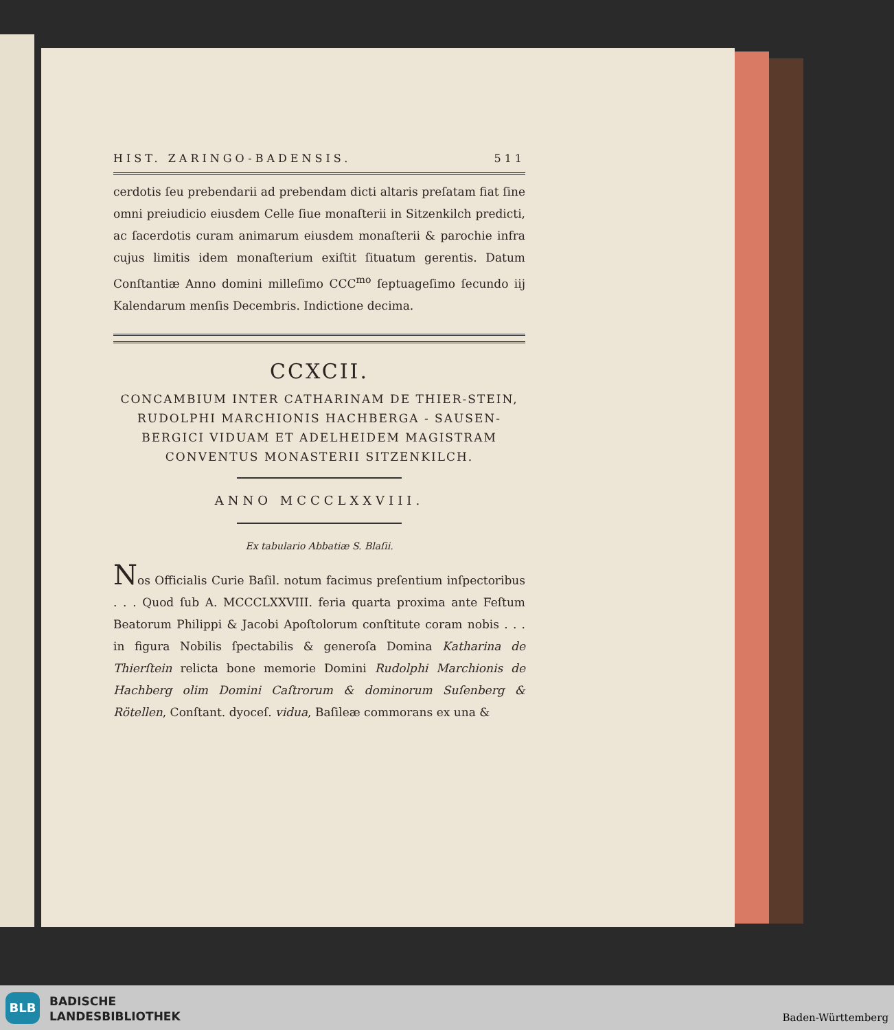HIST. ZARINGO-BADENSIS. 511
cerdotis ſeu prebendarii ad prebendam dicti altaris preſatam fiat ſine omni preiudicio eiusdem Celle ſiue monaſterii in Sitzenkilch predicti, ac ſacerdotis curam animarum eiusdem monaſterii & parochie infra cujus limitis idem monaſterium exiſtit ſituatum gerentis. Datum Conſtantiæ Anno domini milleſimo CCC<sup>mo</sup> ſeptuageſimo ſecundo iij Kalendarum menſis Decembris. Indictione decima.
CCXCII.
CONCAMBIUM INTER CATHARINAM DE THIER-STEIN, RUDOLPHI MARCHIONIS HACHBERGA - SAUSEN-BERGICI VIDUAM ET ADELHEIDEM MAGISTRAM CONVENTUS MONASTERII SITZENKILCH.
ANNO MCCCLXXVIII.
Ex tabulario Abbatiæ S. Blaſii.
Nos Officialis Curie Baſil. notum facimus preſentium inſpectoribus . . . Quod ſub A. MCCCLXXVIII. feria quarta proxima ante Feſtum Beatorum Philippi & Jacobi Apoſtolorum conſtitute coram nobis . . . in figura Nobilis ſpectabilis & generoſa Domina Katharina de Thierſtein relicta bone memorie Domini Rudolphi Marchionis de Hachberg olim Domini Caſtrorum & dominorum Suſenberg & Rötellen, Conſtant. dyoceſ. vidua, Baſileæ commorans ex una &
BLB
BADISCHE
LANDESBIBLIOTHEK
Baden-Württemberg